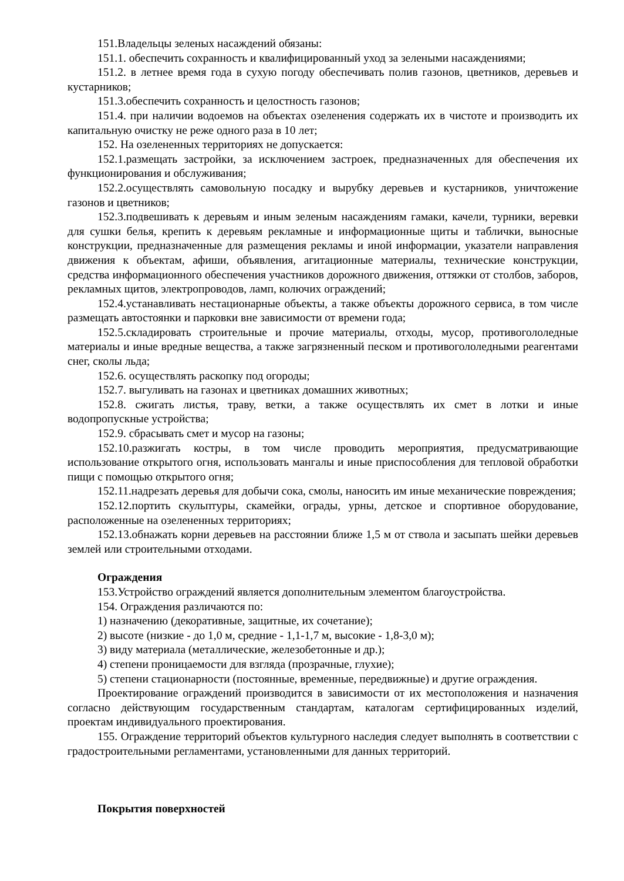151.Владельцы зеленых насаждений обязаны:
151.1. обеспечить сохранность и квалифицированный уход за зелеными насаждениями;
151.2. в летнее время года в сухую погоду обеспечивать полив газонов, цветников, деревьев и кустарников;
151.3.обеспечить сохранность и целостность газонов;
151.4. при наличии водоемов на объектах озеленения содержать их в чистоте и производить их капитальную очистку не реже одного раза в 10 лет;
152. На озелененных территориях не допускается:
152.1.размещать застройки, за исключением застроек, предназначенных для обеспечения их функционирования и обслуживания;
152.2.осуществлять самовольную посадку и вырубку деревьев и кустарников, уничтожение газонов и цветников;
152.3.подвешивать к деревьям и иным зеленым насаждениям гамаки, качели, турники, веревки для сушки белья, крепить к деревьям рекламные и информационные щиты и таблички, выносные конструкции, предназначенные для размещения рекламы и иной информации, указатели направления движения к объектам, афиши, объявления, агитационные материалы, технические конструкции, средства информационного обеспечения участников дорожного движения, оттяжки от столбов, заборов, рекламных щитов, электропроводов, ламп, колючих ограждений;
152.4.устанавливать нестационарные объекты, а также объекты дорожного сервиса, в том числе размещать автостоянки и парковки вне зависимости от времени года;
152.5.складировать строительные и прочие материалы, отходы, мусор, противогололедные материалы и иные вредные вещества, а также загрязненный песком и противогололедными реагентами снег, сколы льда;
152.6. осуществлять раскопку под огороды;
152.7. выгуливать на газонах и цветниках домашних животных;
152.8. сжигать листья, траву, ветки, а также осуществлять их смет в лотки и иные водопропускные устройства;
152.9. сбрасывать смет и мусор на газоны;
152.10.разжигать костры, в том числе проводить мероприятия, предусматривающие использование открытого огня, использовать мангалы и иные приспособления для тепловой обработки пищи с помощью открытого огня;
152.11.надрезать деревья для добычи сока, смолы, наносить им иные механические повреждения;
152.12.портить скульптуры, скамейки, ограды, урны, детское и спортивное оборудование, расположенные на озелененных территориях;
152.13.обнажать корни деревьев на расстоянии ближе 1,5 м от ствола и засыпать шейки деревьев землей или строительными отходами.
Ограждения
153.Устройство ограждений является дополнительным элементом благоустройства.
154. Ограждения различаются по:
1) назначению (декоративные, защитные, их сочетание);
2) высоте (низкие - до 1,0 м, средние - 1,1-1,7 м, высокие - 1,8-3,0 м);
3) виду материала (металлические, железобетонные и др.);
4) степени проницаемости для взгляда (прозрачные, глухие);
5) степени стационарности (постоянные, временные, передвижные) и другие ограждения.
Проектирование ограждений производится в зависимости от их местоположения и назначения согласно действующим государственным стандартам, каталогам сертифицированных изделий, проектам индивидуального проектирования.
155. Ограждение территорий объектов культурного наследия следует выполнять в соответствии с градостроительными регламентами, установленными для данных территорий.
Покрытия поверхностей